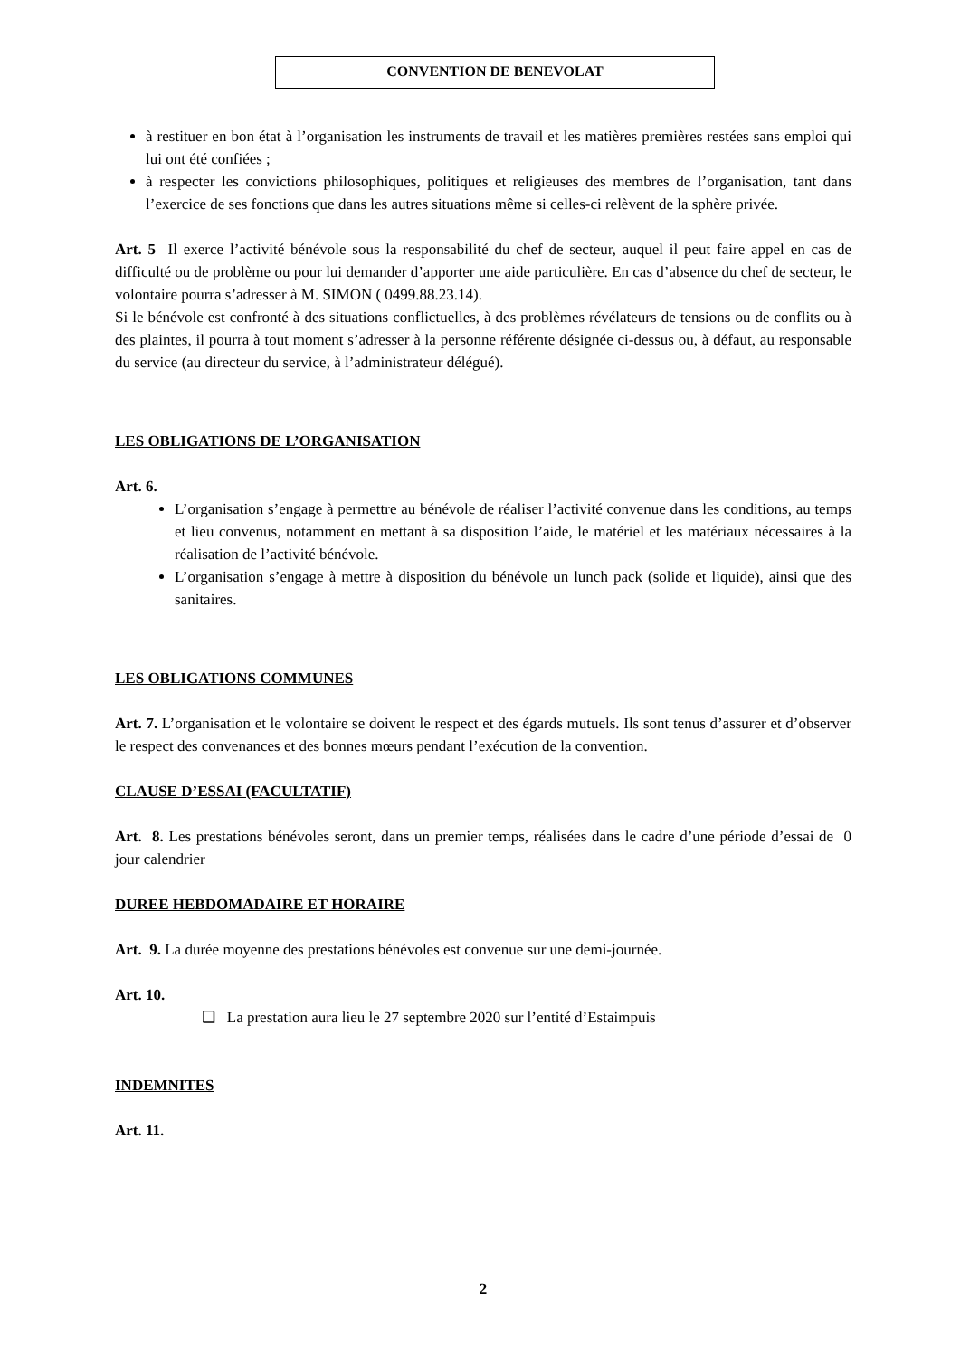CONVENTION DE BENEVOLAT
à restituer en bon état à l’organisation les instruments de travail et les matières premières restées sans emploi qui lui ont été confiées ;
à respecter les convictions philosophiques, politiques et religieuses des membres de l’organisation, tant dans l’exercice de ses fonctions que dans les autres situations même si celles-ci relèvent de la sphère privée.
Art. 5 Il exerce l’activité bénévole sous la responsabilité du chef de secteur, auquel il peut faire appel en cas de difficulté ou de problème ou pour lui demander d’apporter une aide particulière. En cas d’absence du chef de secteur, le volontaire pourra s’adresser à M. SIMON ( 0499.88.23.14).
Si le bénévole est confronté à des situations conflictuelles, à des problèmes révélateurs de tensions ou de conflits ou à des plaintes, il pourra à tout moment s’adresser à la personne référente désignée ci-dessus ou, à défaut, au responsable du service (au directeur du service, à l’administrateur délégué).
LES OBLIGATIONS DE L’ORGANISATION
Art. 6.
L’organisation s’engage à permettre au bénévole de réaliser l’activité convenue dans les conditions, au temps et lieu convenus, notamment en mettant à sa disposition l’aide, le matériel et les matériaux nécessaires à la réalisation de l’activité bénévole.
L’organisation s’engage à mettre à disposition du bénévole un lunch pack (solide et liquide), ainsi que des sanitaires.
LES OBLIGATIONS COMMUNES
Art. 7. L’organisation et le volontaire se doivent le respect et des égards mutuels. Ils sont tenus d’assurer et d’observer le respect des convenances et des bonnes mœurs pendant l’exécution de la convention.
CLAUSE D’ESSAI (FACULTATIF)
Art. 8. Les prestations bénévoles seront, dans un premier temps, réalisées dans le cadre d’une période d’essai de 0 jour calendrier
DUREE HEBDOMADAIRE ET HORAIRE
Art. 9. La durée moyenne des prestations bénévoles est convenue sur une demi-journée.
Art. 10.
❑ La prestation aura lieu le 27 septembre 2020 sur l’entité d’Estaimpuis
INDEMNITES
Art. 11.
2